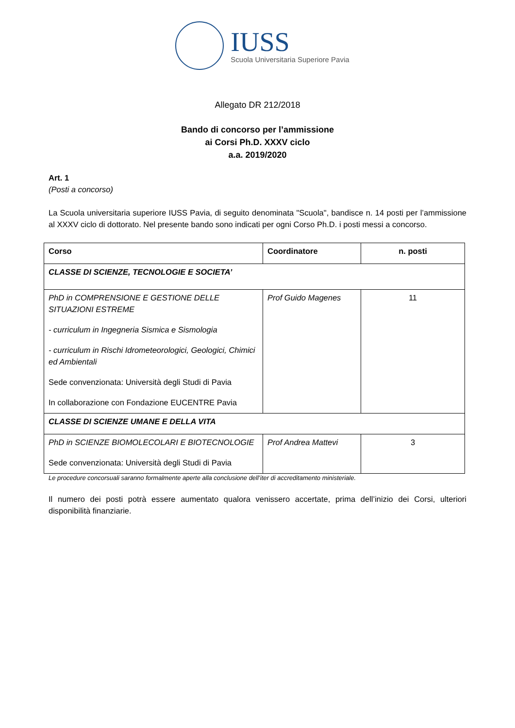IUSS
Scuola Universitaria Superiore Pavia
Allegato DR 212/2018
Bando di concorso per l’ammissione
ai Corsi Ph.D. XXXV ciclo
a.a. 2019/2020
Art. 1
(Posti a concorso)
La Scuola universitaria superiore IUSS Pavia, di seguito denominata "Scuola", bandisce n. 14 posti per l’ammissione al XXXV ciclo di dottorato. Nel presente bando sono indicati per ogni Corso Ph.D. i posti messi a concorso.
| Corso | Coordinatore | n. posti |
| --- | --- | --- |
| CLASSE DI SCIENZE, TECNOLOGIE E SOCIETA’ | | |
| PhD in COMPRENSIONE E GESTIONE DELLE SITUAZIONI ESTREME - curriculum in Ingegneria Sismica e Sismologia - curriculum in Rischi Idrometeorologici, Geologici, Chimici ed Ambientali Sede convenzionata: Università degli Studi di Pavia In collaborazione con Fondazione EUCENTRE Pavia | Prof Guido Magenes | 11 |
| CLASSE DI SCIENZE UMANE E DELLA VITA | | |
| PhD in SCIENZE BIOMOLECOLARI E BIOTECNOLOGIE Sede convenzionata: Università degli Studi di Pavia | Prof Andrea Mattevi | 3 |
Le procedure concorsuali saranno formalmente aperte alla conclusione dell’iter di accreditamento ministeriale.
Il numero dei posti potrà essere aumentato qualora venissero accertate, prima dell’inizio dei Corsi, ulteriori disponibilità finanziarie.